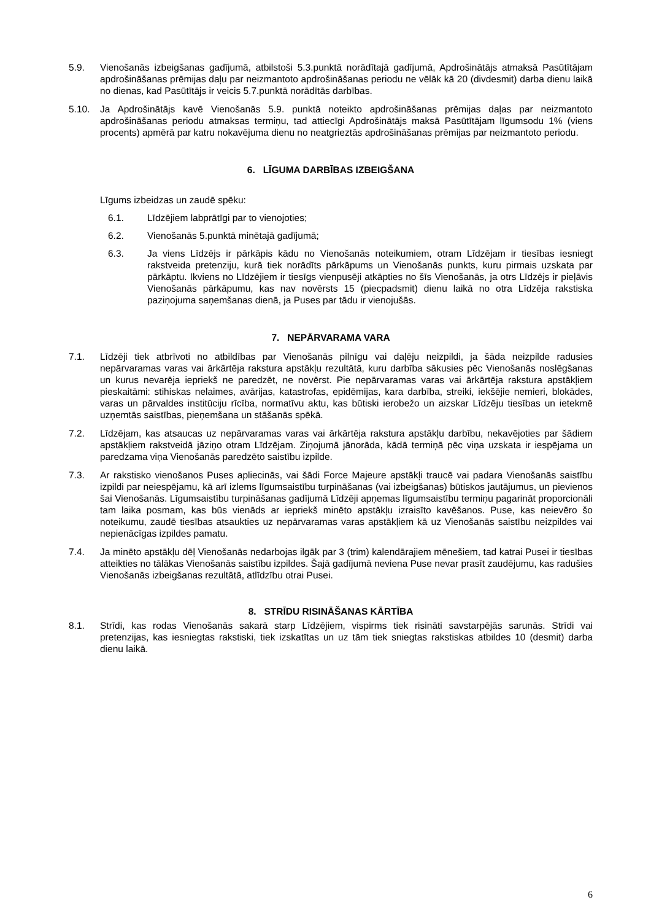5.9. Vienošanās izbeigšanas gadījumā, atbilstoši 5.3.punktā norādītajā gadījumā, Apdrošinātājs atmaksā Pasūtītājam apdrošināšanas prēmijas daļu par neizmantoto apdrošināšanas periodu ne vēlāk kā 20 (divdesmit) darba dienu laikā no dienas, kad Pasūtītājs ir veicis 5.7.punktā norādītās darbības.
5.10. Ja Apdrošinātājs kavē Vienošanās 5.9. punktā noteikto apdrošināšanas prēmijas daļas par neizmantoto apdrošināšanas periodu atmaksas termiņu, tad attiecīgi Apdrošinātājs maksā Pasūtītājam līgumsodu 1% (viens procents) apmērā par katru nokavējuma dienu no neatgrieztās apdrošināšanas prēmijas par neizmantoto periodu.
6. LĪGUMA DARBĪBAS IZBEIGŠANA
Līgums izbeidzas un zaudē spēku:
6.1. Līdzējiem labprātīgi par to vienojoties;
6.2. Vienošanās 5.punktā minētajā gadījumā;
6.3. Ja viens Līdzējs ir pārkāpis kādu no Vienošanās noteikumiem, otram Līdzējam ir tiesības iesniegt rakstveida pretenziju, kurā tiek norādīts pārkāpums un Vienošanās punkts, kuru pirmais uzskata par pārkāptu. Ikviens no Līdzējiem ir tiesīgs vienpusēji atkāpties no šīs Vienošanās, ja otrs Līdzējs ir pieļāvis Vienošanās pārkāpumu, kas nav novērsts 15 (piecpadsmit) dienu laikā no otra Līdzēja rakstiska paziņojuma saņemšanas dienā, ja Puses par tādu ir vienojušās.
7. NEPĀRVARAMA VARA
7.1. Līdzēji tiek atbrīvoti no atbildības par Vienošanās pilnīgu vai daļēju neizpildi, ja šāda neizpilde radusies nepārvaramas varas vai ārkārtēja rakstura apstākļu rezultātā, kuru darbība sākusies pēc Vienošanās noslēgšanas un kurus nevarēja iepriekš ne paredzēt, ne novērst. Pie nepārvaramas varas vai ārkārtēja rakstura apstākļiem pieskaitāmi: stihiskas nelaimes, avārijas, katastrofas, epidēmijas, kara darbība, streiki, iekšējie nemieri, blokādes, varas un pārvaldes institūciju rīcība, normatīvu aktu, kas būtiski ierobežo un aizskar Līdzēju tiesības un ietekmē uzņemtās saistības, pieņemšana un stāšanās spēkā.
7.2. Līdzējam, kas atsaucas uz nepārvaramas varas vai ārkārtēja rakstura apstākļu darbību, nekavējoties par šādiem apstākļiem rakstveidā jāziņo otram Līdzējam. Ziņojumā jānorāda, kādā termiņā pēc viņa uzskata ir iespējama un paredzama viņa Vienošanās paredzēto saistību izpilde.
7.3. Ar rakstisko vienošanos Puses apliecinās, vai šādi Force Majeure apstākļi traucē vai padara Vienošanās saistību izpildi par neiespējamu, kā arī izlems līgumsaistību turpināšanas (vai izbeigšanas) būtiskos jautājumus, un pievienos šai Vienošanās. Līgumsaistību turpināšanas gadījumā Līdzēji apņemas līgumsaistību termiņu pagarināt proporcionāli tam laika posmam, kas būs vienāds ar iepriekš minēto apstākļu izraisīto kavēšanos. Puse, kas neievēro šo noteikumu, zaudē tiesības atsaukties uz nepārvaramas varas apstākļiem kā uz Vienošanās saistību neizpildes vai nepienācīgas izpildes pamatu.
7.4. Ja minēto apstākļu dēļ Vienošanās nedarbojas ilgāk par 3 (trim) kalendārajiem mēnešiem, tad katrai Pusei ir tiesības atteikties no tālākas Vienošanās saistību izpildes. Šajā gadījumā neviena Puse nevar prasīt zaudējumu, kas radušies Vienošanās izbeigšanas rezultātā, atlīdzību otrai Pusei.
8. STRĪDU RISINĀŠANAS KĀRTĪBA
8.1. Strīdi, kas rodas Vienošanās sakarā starp Līdzējiem, vispirms tiek risināti savstarpējās sarunās. Strīdi vai pretenzijas, kas iesniegtas rakstiski, tiek izskatītas un uz tām tiek sniegtas rakstiskas atbildes 10 (desmit) darba dienu laikā.
6